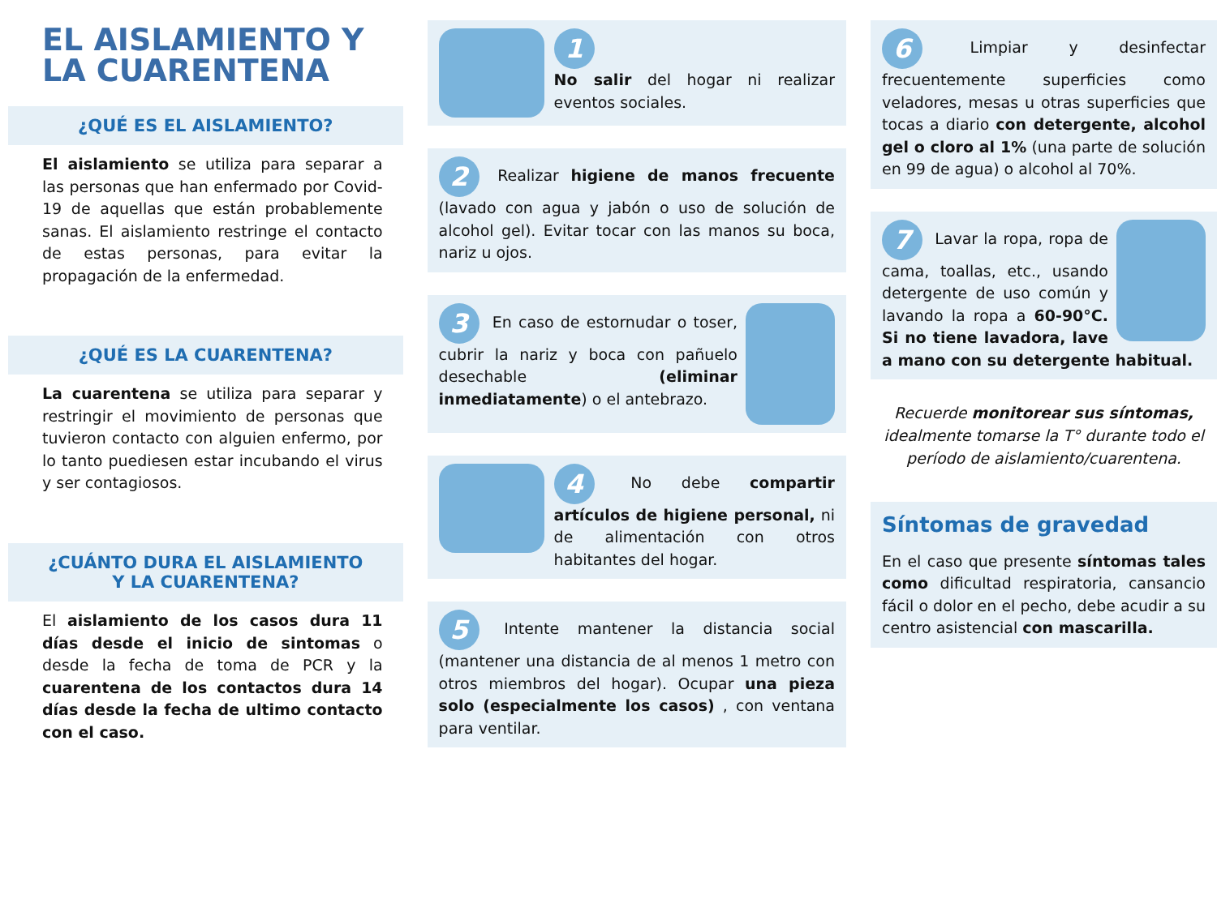EL AISLAMIENTO Y LA CUARENTENA
¿QUÉ ES EL AISLAMIENTO?
El aislamiento se utiliza para separar a las personas que han enfermado por Covid-19 de aquellas que están probablemente sanas. El aislamiento restringe el contacto de estas personas, para evitar la propagación de la enfermedad.
¿QUÉ ES LA CUARENTENA?
La cuarentena se utiliza para separar y restringir el movimiento de personas que tuvieron contacto con alguien enfermo, por lo tanto puediesen estar incubando el virus y ser contagiosos.
¿CUÁNTO DURA EL AISLAMIENTO
Y LA CUARENTENA?
El aislamiento de los casos dura 11 días desde el inicio de sintomas o desde la fecha de toma de PCR y la cuarentena de los contactos dura 14 días desde la fecha de ultimo contacto con el caso.
1
No salir del hogar ni realizar eventos sociales.
2 Realizar higiene de manos frecuente (lavado con agua y jabón o uso de solución de alcohol gel). Evitar tocar con las manos su boca, nariz u ojos.
3 En caso de estornudar o toser, cubrir la nariz y boca con pañuelo desechable (eliminar inmediatamente) o el antebrazo.
4 No debe compartir artículos de higiene personal, ni de alimentación con otros habitantes del hogar.
5 Intente mantener la distancia social (mantener una distancia de al menos 1 metro con otros miembros del hogar). Ocupar una pieza solo (especialmente los casos) , con ventana para ventilar.
6 Limpiar y desinfectar frecuentemente superficies como veladores, mesas u otras superficies que tocas a diario con detergente, alcohol gel o cloro al 1% (una parte de solución en 99 de agua) o alcohol al 70%.
7 Lavar la ropa, ropa de cama, toallas, etc., usando detergente de uso común y lavando la ropa a 60-90°C. Si no tiene lavadora, lave a mano con su detergente habitual.
Recuerde monitorear sus síntomas, idealmente tomarse la T° durante todo el período de aislamiento/cuarentena.
Síntomas de gravedad
En el caso que presente síntomas tales como dificultad respiratoria, cansancio fácil o dolor en el pecho, debe acudir a su centro asistencial con mascarilla.